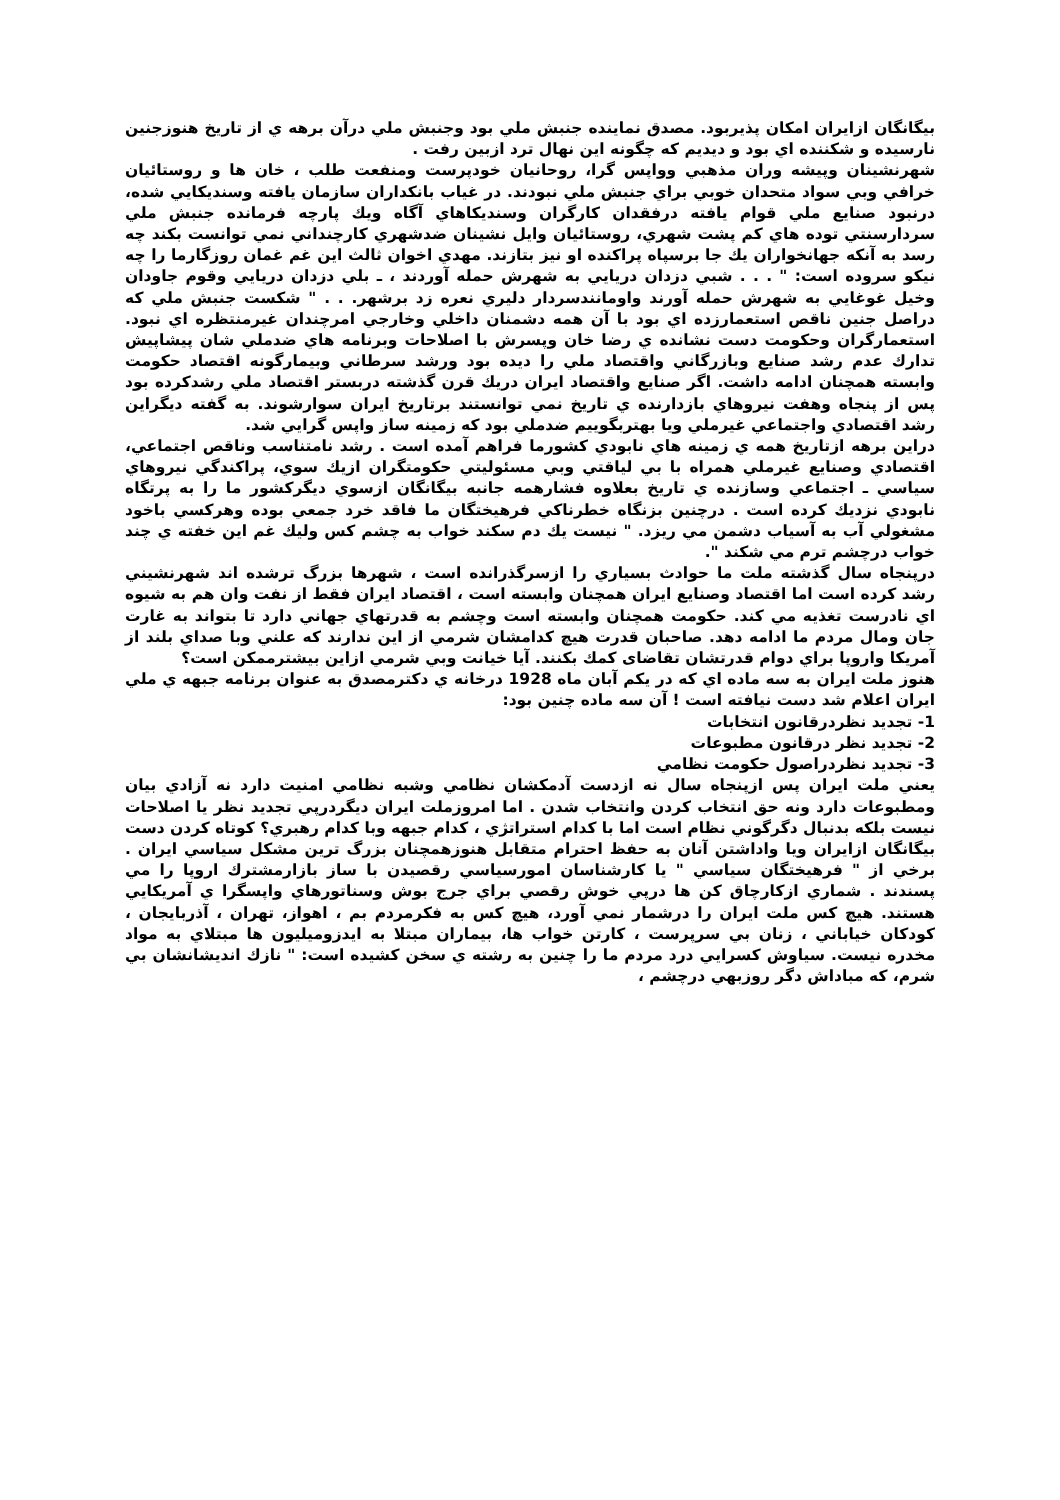بيگانگان ازايران امكان پذيربود. مصدق نماينده جنبش ملي بود وجنبش ملي درآن برهه ي از تاريخ هنوزجنين نارسيده و شكننده اي بود و ديديم كه چگونه اين نهال ترد ازبين رفت .
شهرنشينان وپيشه وران مذهبي وواپس گرا، روحانيان خودپرست ومنفعت طلب ، خان ها و روستائيان خرافي وبي سواد متحدان خوبي براي جنبش ملي نبودند. در غياب بانكداران سازمان يافته وسنديكايي شده، درنبود صنايع ملي قوام يافته درفقدان كارگران وسنديكاهاي آگاه ويك پارچه فرمانده جنبش ملي سردارسنتي توده هاي كم پشت شهري، روستائيان وايل نشينان ضدشهري كارچنداني نمي توانست بكند چه رسد به آنكه جهانخواران يك جا برسپاه پراكنده او نيز بتازند. مهدي اخوان ثالث اين غم غمان روزگارما را چه نيكو سروده است: " . . . شبي دزدان دريايي به شهرش حمله آوردند ، ـ بلي دزدان دريايي وقوم جاودان وخيل غوغايي به شهرش حمله آورند واومانندسردار دليري نعره زد برشهر. . . " شكست جنبش ملي كه دراصل جنين ناقص استعمارزده اي بود با آن همه دشمنان داخلي وخارجي امرچندان غيرمنتظره اي نبود. استعمارگران وحكومت دست نشانده ي رضا خان وپسرش با اصلاحات وبرنامه هاي ضدملي شان پيشاپيش تدارك عدم رشد صنايع وبازرگاني واقتصاد ملي را ديده بود ورشد سرطاني وبيمارگونه اقتصاد حكومت وابسته همچنان ادامه داشت. اگر صنايع واقتصاد ايران دريك قرن گذشته دربستر اقتصاد ملي رشدكرده بود پس از پنجاه وهفت نيروهاي بازدارنده ي تاريخ نمي توانستند برتاريخ ايران سوارشوند. به گفته ديگراين رشد اقتصادي واجتماعي غيرملي ويا بهتربگوييم ضدملي بود كه زمينه ساز واپس گرايي شد.
دراين برهه ازتاريخ همه ي زمينه هاي نابودي كشورما فراهم آمده است . رشد نامتناسب وناقص اجتماعي، اقتصادي وصنايع غيرملي همراه با بي لياقتي وبي مسئوليتي حكومتگران ازيك سوي، پراكندگي نيروهاي سياسي ـ اجتماعي وسازنده ي تاريخ بعلاوه فشارهمه جانبه بيگانگان ازسوي ديگركشور ما را به پرتگاه نابودي نزديك كرده است . درچنين بزنگاه خطرناكي فرهيختگان ما فاقد خرد جمعي بوده وهركسي باخود مشغولي آب به آسياب دشمن مي ريزد. " نيست يك دم سكند خواب به چشم كس وليك غم اين خفته ي چند خواب درچشم ترم مي شكند ".
درپنجاه سال گذشته ملت ما حوادث بسياري را ازسرگذرانده است ، شهرها بزرگ ترشده اند شهرنشيني رشد كرده است اما اقتصاد وصنايع ايران همچنان وابسته است ، اقتصاد ايران فقط از نفت وان هم به شيوه اي نادرست تغذيه مي كند. حكومت همچنان وابسته است وچشم به قدرتهاي جهاني دارد تا بتواند به غارت جان ومال مردم ما ادامه دهد. صاحبان قدرت هيچ كدامشان شرمي از اين ندارند كه علني وبا صداي بلند از آمريكا واروپا براي دوام قدرتشان تقاضاى كمك بكنند. آيا خيانت وبي شرمي ازاين بيشترممكن است؟
هنوز ملت ايران به سه ماده اي كه در يكم آبان ماه 1928 درخانه ي دكترمصدق به عنوان برنامه جبهه ي ملي ايران اعلام شد دست نيافته است ! آن سه ماده چنين بود:
1- تجديد نظردرقانون انتخابات
2- تجديد نظر درقانون مطبوعات
3- تجديد نظردراصول حكومت نظامي
يعني ملت ايران پس ازپنجاه سال نه ازدست آدمكشان نظامي وشبه نظامي امنيت دارد نه آزادي بيان ومطبوعات دارد ونه حق انتخاب كردن وانتخاب شدن . اما امروزملت ايران ديگردرپي تجديد نظر يا اصلاحات نيست بلكه بدنبال دگرگوني نظام است اما با كدام استراتژي ، كدام جبهه وبا كدام رهبري؟ كوتاه كردن دست بيگانگان ازايران ويا واداشتن آنان به حفظ احترام متقابل هنوزهمچنان بزرگ ترين مشكل سياسي ايران . برخي از " فرهيختگان سياسي " يا كارشناسان امورسياسي رقصيدن با ساز بازارمشترك اروپا را مي پسندند . شماري ازكارچاق كن ها درپي خوش رقصي براي جرج بوش وسناتورهاي واپسگرا ي آمريكايي هستند. هيچ كس ملت ايران را درشمار نمي آورد، هيچ كس به فكرمردم بم ، اهواز، تهران ، آذربايجان ، كودكان خياباني ، زنان بي سرپرست ، كارتن خواب ها، بيماران مبتلا به ايدزوميليون ها مبتلاي به مواد مخدره نيست. سياوش كسرايي درد مردم ما را چنين به رشته ي سخن كشيده است: " نازك انديشانشان بي شرم، كه مباداش دگر روزبهي درچشم ،